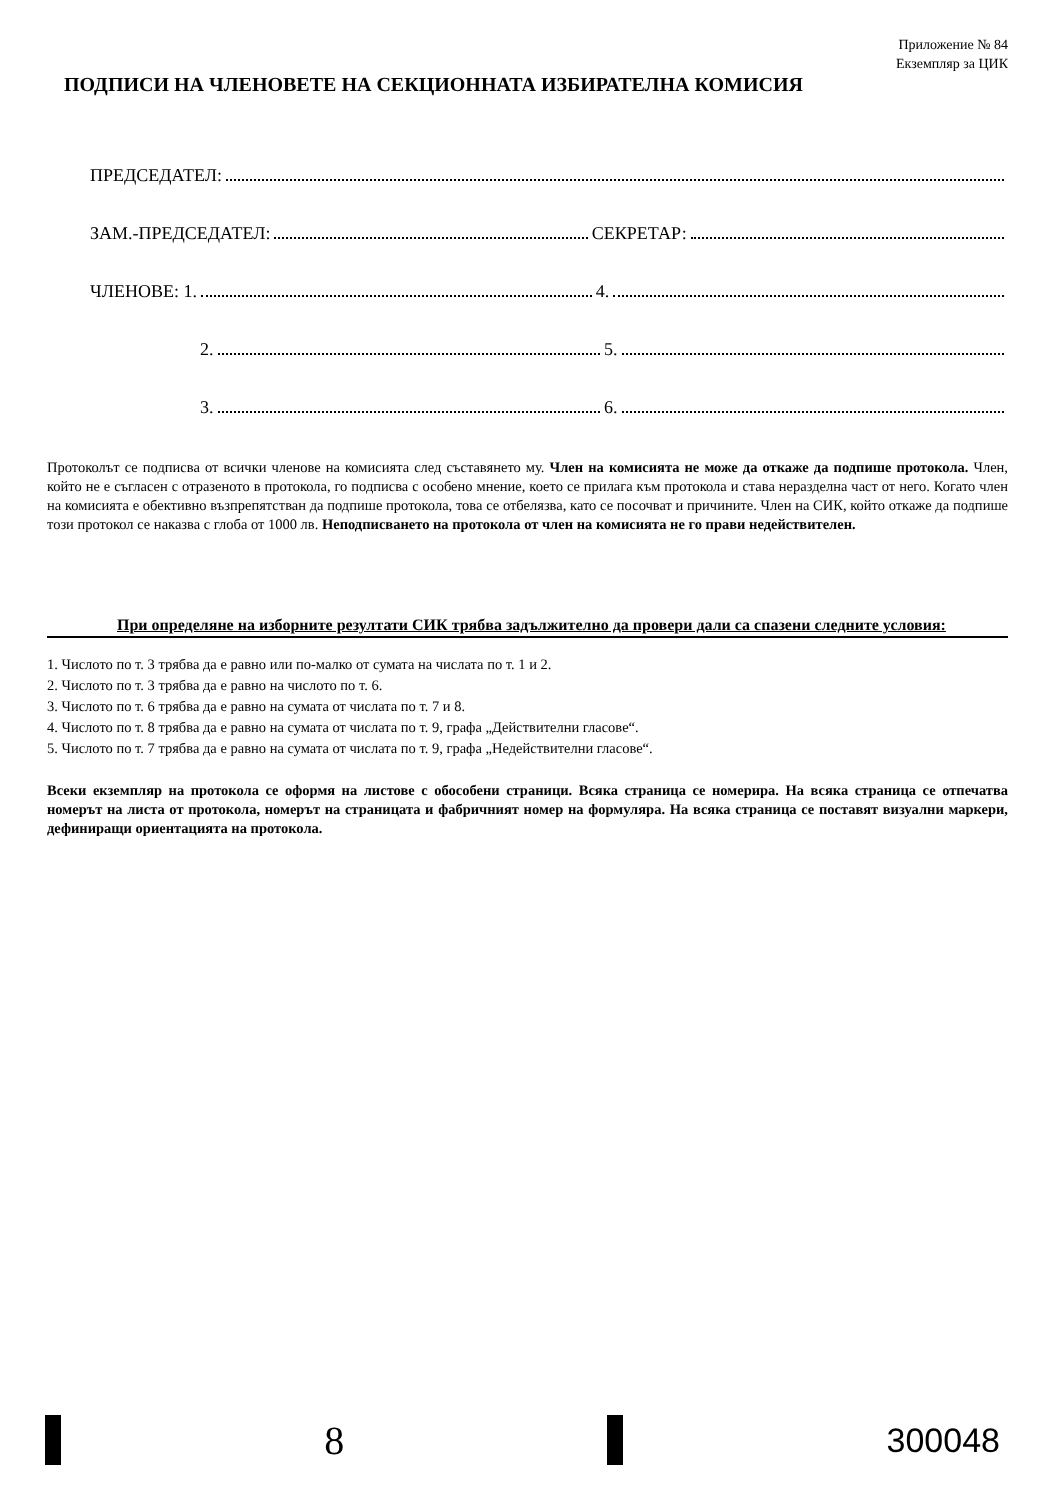Приложение № 84
Екземпляр за ЦИК
ПОДПИСИ НА ЧЛЕНОВЕТЕ НА СЕКЦИОННАТА ИЗБИРАТЕЛНА КОМИСИЯ
ПРЕДСЕДАТЕЛ:
ЗАМ.-ПРЕДСЕДАТЕЛ: СЕКРЕТАР:
ЧЛЕНОВЕ: 1. 4.
2. 5.
3. 6.
Протоколът се подписва от всички членове на комисията след съставянето му. Член на комисията не може да откаже да подпише протокола. Член, който не е съгласен с отразеното в протокола, го подписва с особено мнение, което се прилага към протокола и става неразделна част от него. Когато член на комисията е обективно възпрепятстван да подпише протокола, това се отбелязва, като се посочват и причините. Член на СИК, който откаже да подпише този протокол се наказва с глоба от 1000 лв. Неподписването на протокола от член на комисията не го прави недействителен.
При определяне на изборните резултати СИК трябва задължително да провери дали са спазени следните условия:
1. Числото по т. 3 трябва да е равно или по-малко от сумата на числата по т. 1 и 2.
2. Числото по т. 3 трябва да е равно на числото по т. 6.
3. Числото по т. 6 трябва да е равно на сумата от числата по т. 7 и 8.
4. Числото по т. 8 трябва да е равно на сумата от числата по т. 9, графа „Действителни гласове“.
5. Числото по т. 7 трябва да е равно на сумата от числата по т. 9, графа „Недействителни гласове“.
Всеки екземпляр на протокола се оформя на листове с обособени страници. Всяка страница се номерира. На всяка страница се отпечатва номерът на листа от протокола, номерът на страницата и фабричният номер на формуляра. На всяка страница се поставят визуални маркери, дефиниращи ориентацията на протокола.
8
300048